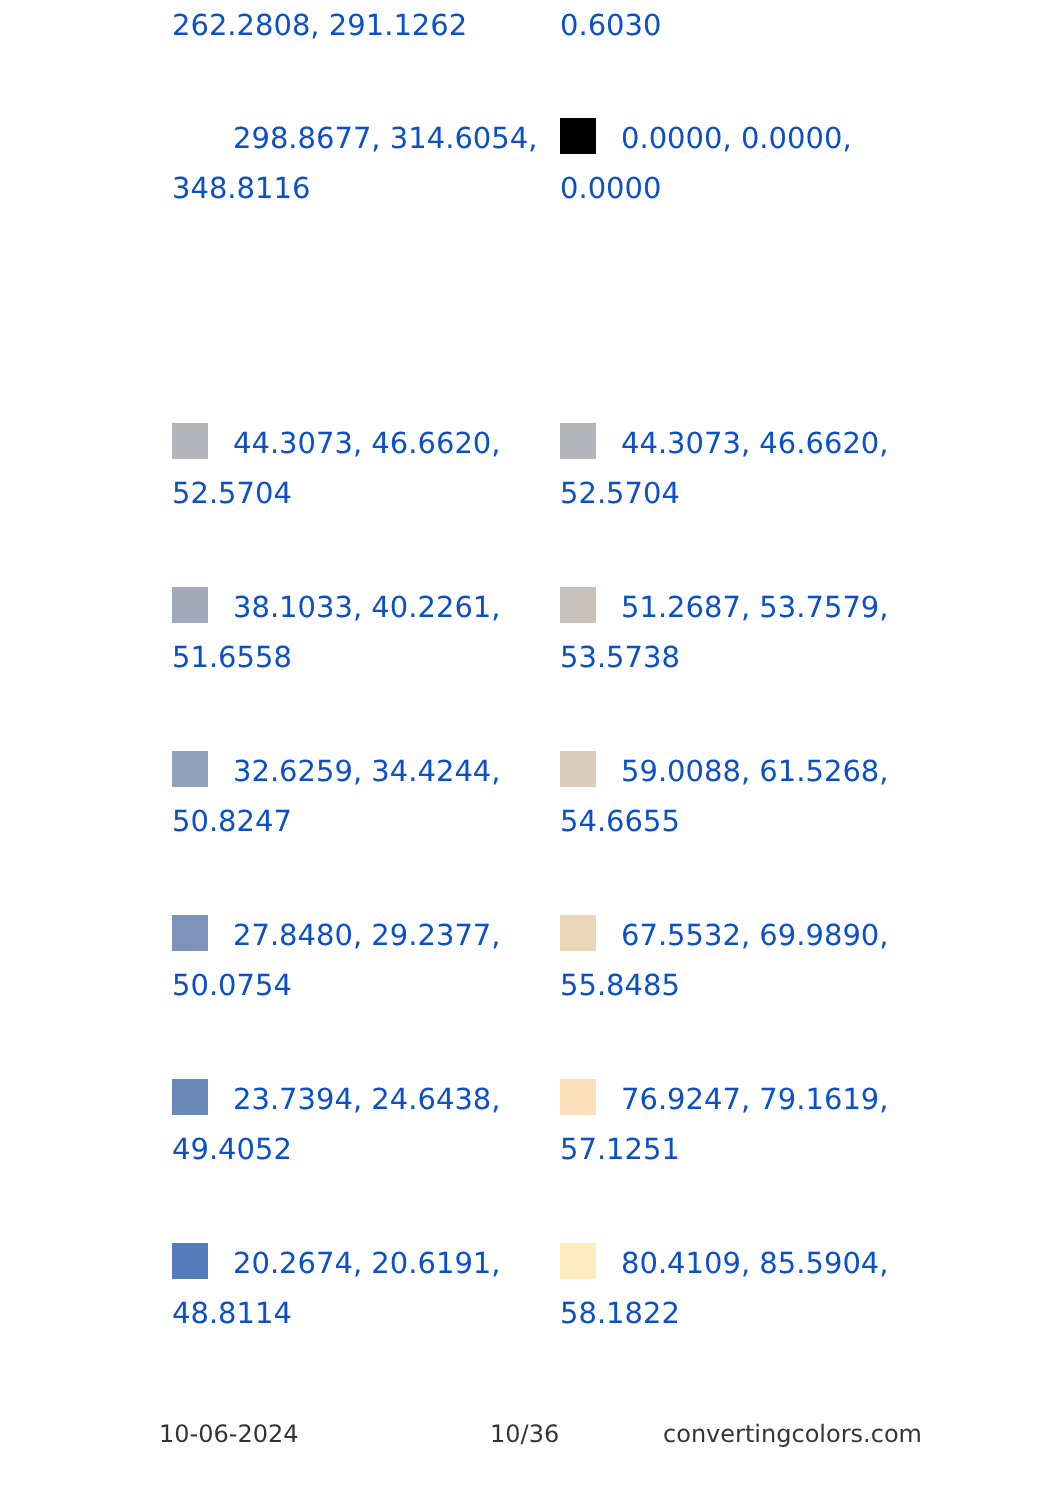262.2808, 291.1262 0.6030
298.8677, 314.6054, 348.8116
0.0000, 0.0000, 0.0000
44.3073, 46.6620, 52.5704
44.3073, 46.6620, 52.5704
38.1033, 40.2261, 51.6558
51.2687, 53.7579, 53.5738
32.6259, 34.4244, 50.8247
59.0088, 61.5268, 54.6655
27.8480, 29.2377, 50.0754
67.5532, 69.9890, 55.8485
23.7394, 24.6438, 49.4052
76.9247, 79.1619, 57.1251
20.2674, 20.6191, 48.8114
80.4109, 85.5904, 58.1822
10-06-2024 10/36 convertingcolors.com